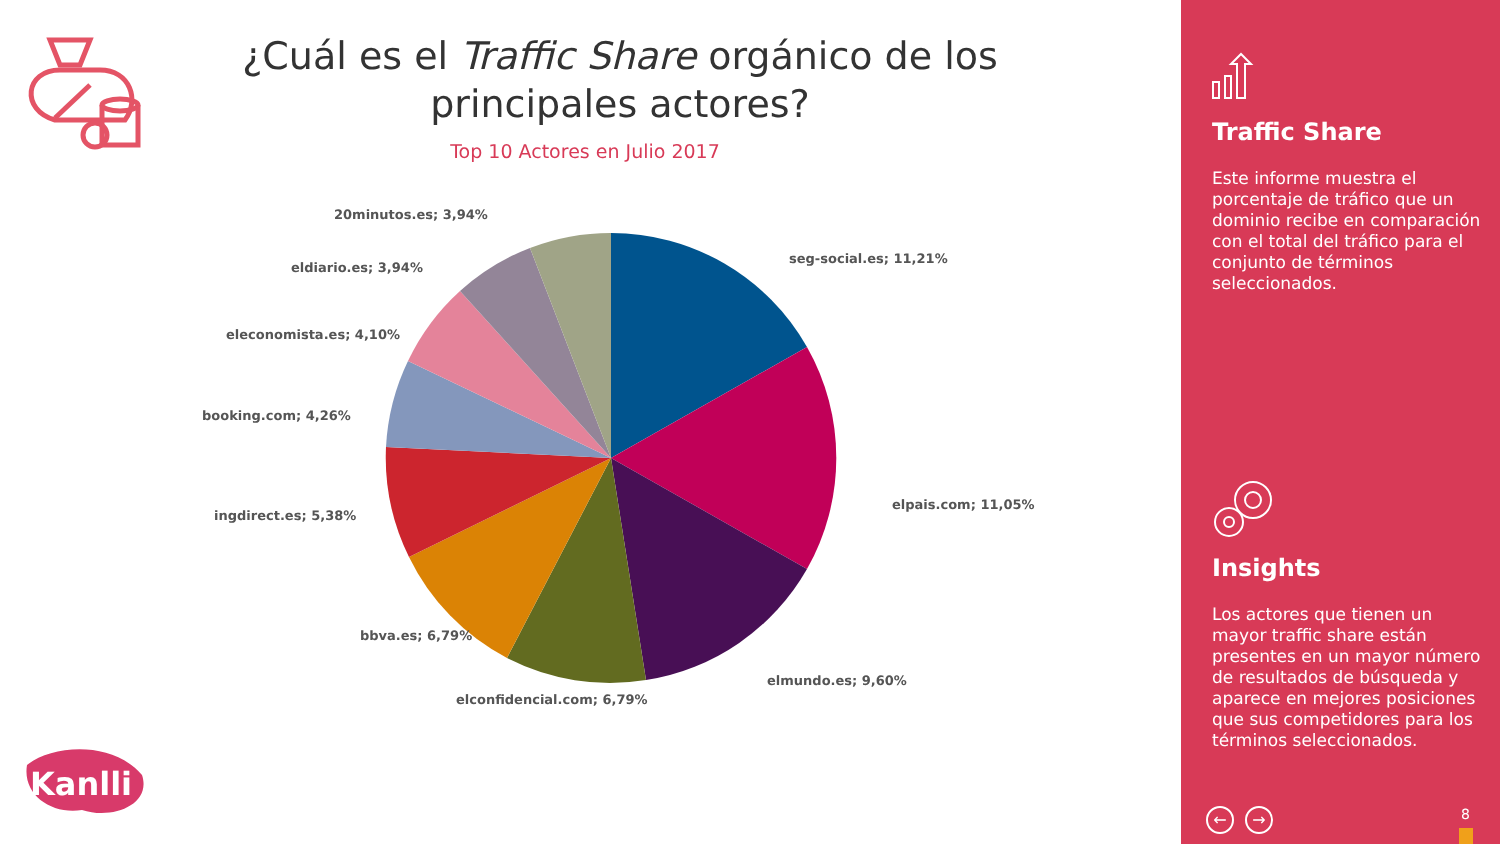¿Cuál es el Traffic Share orgánico de los principales actores?
Top 10 Actores en Julio 2017
seg-social.es; 11,21%
elpais.com; 11,05%
elmundo.es; 9,60%
elconfidencial.com; 6,79%
bbva.es; 6,79%
ingdirect.es; 5,38%
booking.com; 4,26%
eleconomista.es; 4,10%
eldiario.es; 3,94%
20minutos.es; 3,94%
Kanlli
Traffic Share
Este informe muestra el porcentaje de tráfico que un dominio recibe en comparación con el total del tráfico para el conjunto de términos seleccionados.
Insights
Los actores que tienen un mayor traffic share están presentes en un mayor número de resultados de búsqueda y aparece en mejores posiciones que sus competidores para los términos seleccionados.
← → 8